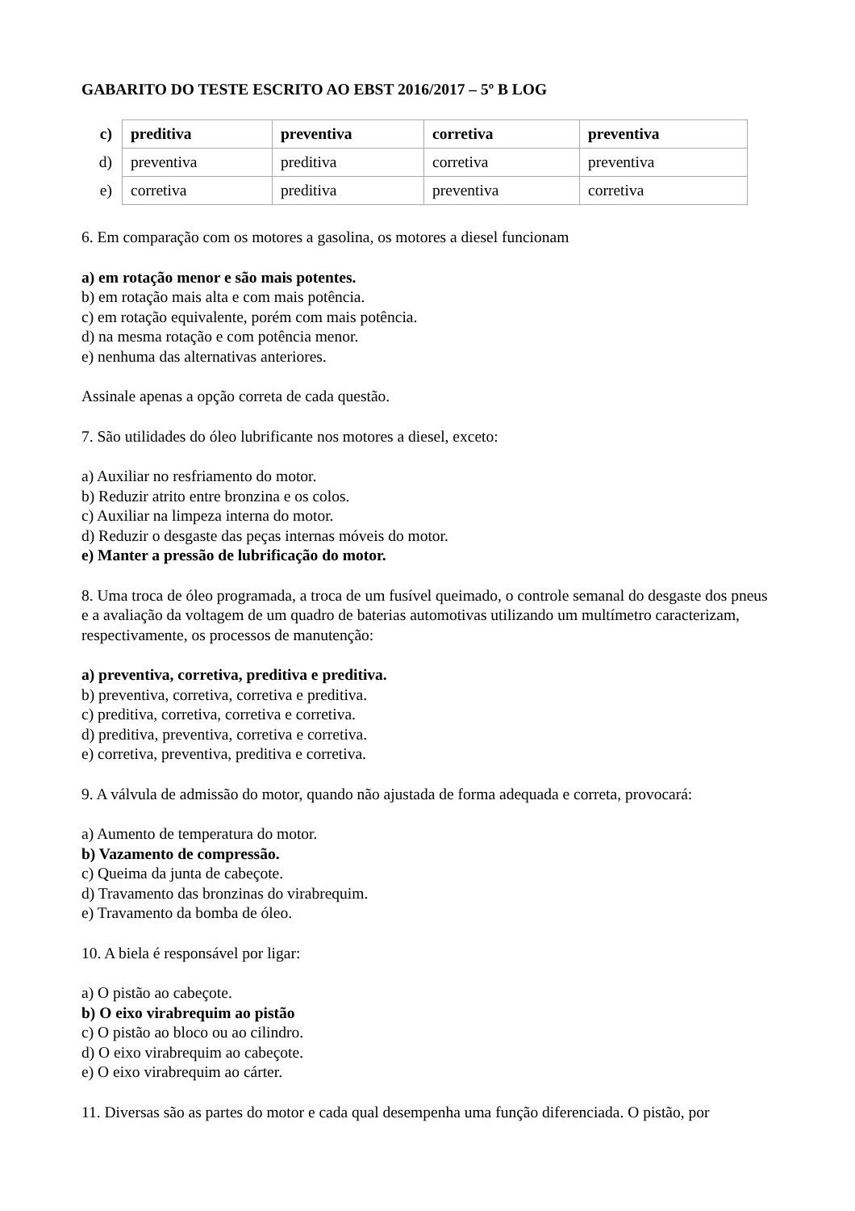GABARITO DO TESTE ESCRITO AO EBST 2016/2017 – 5º B LOG
| c) | preditiva | preventiva | corretiva | preventiva |
| d) | preventiva | preditiva | corretiva | preventiva |
| e) | corretiva | preditiva | preventiva | corretiva |
6. Em comparação com os motores a gasolina, os motores a diesel funcionam
a) em rotação menor e são mais potentes.
b) em rotação mais alta e com mais potência.
c) em rotação equivalente, porém com mais potência.
d) na mesma rotação e com potência menor.
e) nenhuma das alternativas anteriores.
Assinale apenas a opção correta de cada questão.
7. São utilidades do óleo lubrificante nos motores a diesel, exceto:
a) Auxiliar no resfriamento do motor.
b) Reduzir atrito entre bronzina e os colos.
c) Auxiliar na limpeza interna do motor.
d) Reduzir o desgaste das peças internas móveis do motor.
e) Manter a pressão de lubrificação do motor.
8. Uma troca de óleo programada, a troca de um fusível queimado, o controle semanal do desgaste dos pneus e a avaliação da voltagem de um quadro de baterias automotivas utilizando um multímetro caracterizam, respectivamente, os processos de manutenção:
a) preventiva, corretiva, preditiva e preditiva.
b) preventiva, corretiva, corretiva e preditiva.
c) preditiva, corretiva, corretiva e corretiva.
d) preditiva, preventiva, corretiva e corretiva.
e) corretiva, preventiva, preditiva e corretiva.
9. A válvula de admissão do motor, quando não ajustada de forma adequada e correta, provocará:
a) Aumento de temperatura do motor.
b) Vazamento de compressão.
c) Queima da junta de cabeçote.
d) Travamento das bronzinas do virabrequim.
e) Travamento da bomba de óleo.
10. A biela é responsável por ligar:
a) O pistão ao cabeçote.
b) O eixo virabrequim ao pistão
c) O pistão ao bloco ou ao cilindro.
d) O eixo virabrequim ao cabeçote.
e) O eixo virabrequim ao cárter.
11. Diversas são as partes do motor e cada qual desempenha uma função diferenciada. O pistão, por